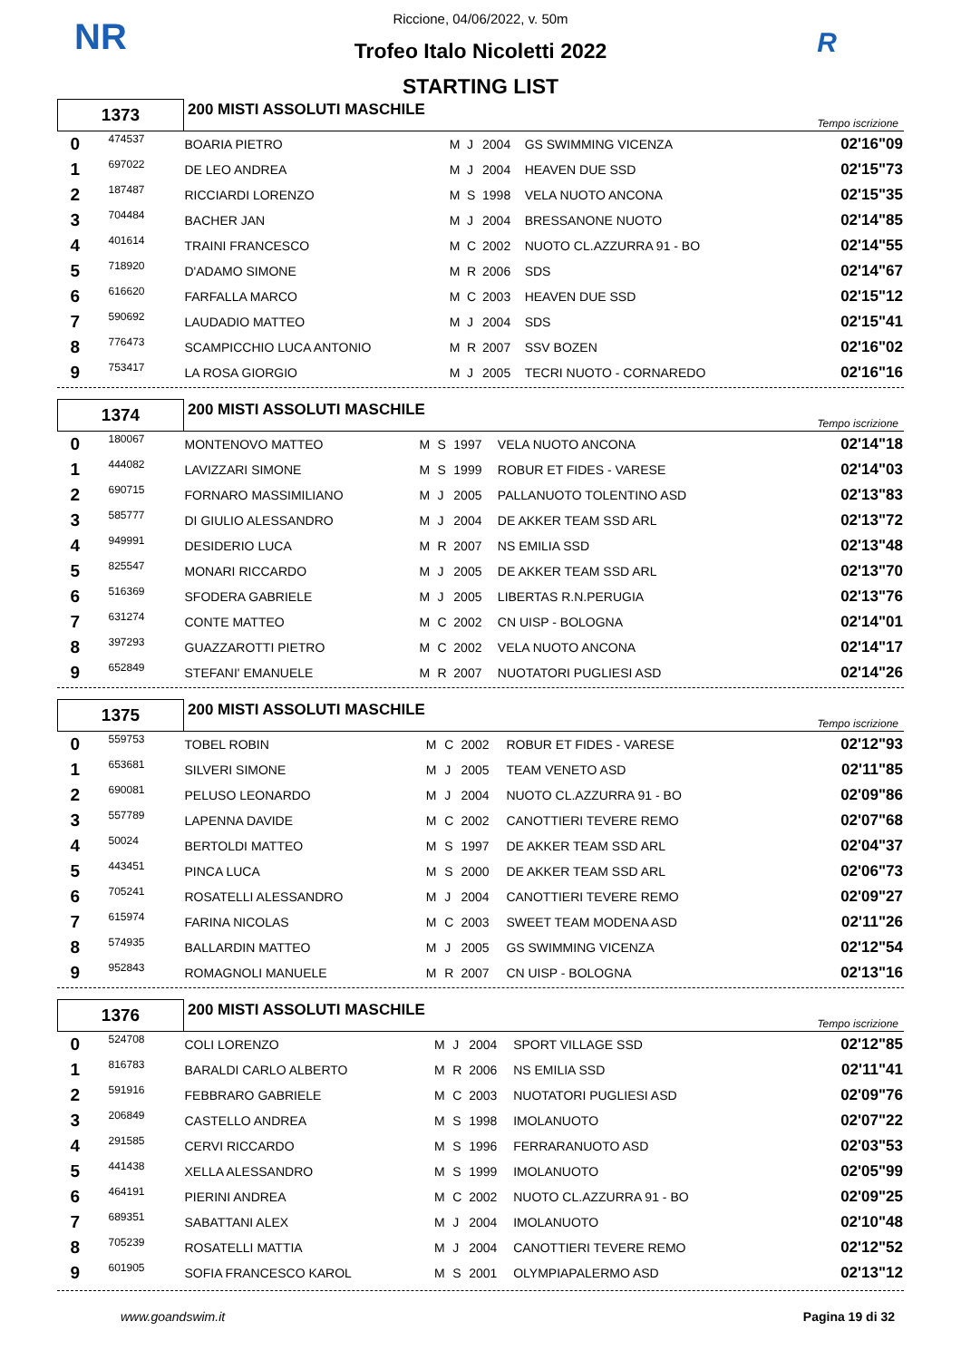NR R
Riccione, 04/06/2022, v. 50m
Trofeo Italo Nicoletti 2022
STARTING LIST
| 1373 | | 200 MISTI ASSOLUTI MASCHILE | | | | | Tempo iscrizione |
| 0 | 474537 | BOARIA PIETRO | M | J | 2004 | GS SWIMMING VICENZA | 02'16"09 |
| 1 | 697022 | DE LEO ANDREA | M | J | 2004 | HEAVEN DUE SSD | 02'15"73 |
| 2 | 187487 | RICCIARDI LORENZO | M | S | 1998 | VELA NUOTO ANCONA | 02'15"35 |
| 3 | 704484 | BACHER JAN | M | J | 2004 | BRESSANONE NUOTO | 02'14"85 |
| 4 | 401614 | TRAINI FRANCESCO | M | C | 2002 | NUOTO CL.AZZURRA 91 - BO | 02'14"55 |
| 5 | 718920 | D'ADAMO SIMONE | M | R | 2006 | SDS | 02'14"67 |
| 6 | 616620 | FARFALLA MARCO | M | C | 2003 | HEAVEN DUE SSD | 02'15"12 |
| 7 | 590692 | LAUDADIO MATTEO | M | J | 2004 | SDS | 02'15"41 |
| 8 | 776473 | SCAMPICCHIO LUCA ANTONIO | M | R | 2007 | SSV BOZEN | 02'16"02 |
| 9 | 753417 | LA ROSA GIORGIO | M | J | 2005 | TECRI NUOTO - CORNAREDO | 02'16"16 |
| 1374 | | 200 MISTI ASSOLUTI MASCHILE | | | | | Tempo iscrizione |
| 0 | 180067 | MONTENOVO MATTEO | M | S | 1997 | VELA NUOTO ANCONA | 02'14"18 |
| 1 | 444082 | LAVIZZARI SIMONE | M | S | 1999 | ROBUR ET FIDES - VARESE | 02'14"03 |
| 2 | 690715 | FORNARO MASSIMILIANO | M | J | 2005 | PALLANUOTO TOLENTINO ASD | 02'13"83 |
| 3 | 585777 | DI GIULIO ALESSANDRO | M | J | 2004 | DE AKKER TEAM SSD ARL | 02'13"72 |
| 4 | 949991 | DESIDERIO LUCA | M | R | 2007 | NS EMILIA SSD | 02'13"48 |
| 5 | 825547 | MONARI RICCARDO | M | J | 2005 | DE AKKER TEAM SSD ARL | 02'13"70 |
| 6 | 516369 | SFODERA GABRIELE | M | J | 2005 | LIBERTAS R.N.PERUGIA | 02'13"76 |
| 7 | 631274 | CONTE MATTEO | M | C | 2002 | CN UISP - BOLOGNA | 02'14"01 |
| 8 | 397293 | GUAZZAROTTI PIETRO | M | C | 2002 | VELA NUOTO ANCONA | 02'14"17 |
| 9 | 652849 | STEFANI' EMANUELE | M | R | 2007 | NUOTATORI PUGLIESI ASD | 02'14"26 |
| 1375 | | 200 MISTI ASSOLUTI MASCHILE | | | | | Tempo iscrizione |
| 0 | 559753 | TOBEL ROBIN | M | C | 2002 | ROBUR ET FIDES - VARESE | 02'12"93 |
| 1 | 653681 | SILVERI SIMONE | M | J | 2005 | TEAM VENETO ASD | 02'11"85 |
| 2 | 690081 | PELUSO LEONARDO | M | J | 2004 | NUOTO CL.AZZURRA 91 - BO | 02'09"86 |
| 3 | 557789 | LAPENNA DAVIDE | M | C | 2002 | CANOTTIERI TEVERE REMO | 02'07"68 |
| 4 | 50024 | BERTOLDI MATTEO | M | S | 1997 | DE AKKER TEAM SSD ARL | 02'04"37 |
| 5 | 443451 | PINCA LUCA | M | S | 2000 | DE AKKER TEAM SSD ARL | 02'06"73 |
| 6 | 705241 | ROSATELLI ALESSANDRO | M | J | 2004 | CANOTTIERI TEVERE REMO | 02'09"27 |
| 7 | 615974 | FARINA NICOLAS | M | C | 2003 | SWEET TEAM MODENA ASD | 02'11"26 |
| 8 | 574935 | BALLARDIN MATTEO | M | J | 2005 | GS SWIMMING VICENZA | 02'12"54 |
| 9 | 952843 | ROMAGNOLI MANUELE | M | R | 2007 | CN UISP - BOLOGNA | 02'13"16 |
| 1376 | | 200 MISTI ASSOLUTI MASCHILE | | | | | Tempo iscrizione |
| 0 | 524708 | COLI LORENZO | M | J | 2004 | SPORT VILLAGE SSD | 02'12"85 |
| 1 | 816783 | BARALDI CARLO ALBERTO | M | R | 2006 | NS EMILIA SSD | 02'11"41 |
| 2 | 591916 | FEBBRARO GABRIELE | M | C | 2003 | NUOTATORI PUGLIESI ASD | 02'09"76 |
| 3 | 206849 | CASTELLO ANDREA | M | S | 1998 | IMOLANUOTO | 02'07"22 |
| 4 | 291585 | CERVI RICCARDO | M | S | 1996 | FERRARANUOTO ASD | 02'03"53 |
| 5 | 441438 | XELLA ALESSANDRO | M | S | 1999 | IMOLANUOTO | 02'05"99 |
| 6 | 464191 | PIERINI ANDREA | M | C | 2002 | NUOTO CL.AZZURRA 91 - BO | 02'09"25 |
| 7 | 689351 | SABATTANI ALEX | M | J | 2004 | IMOLANUOTO | 02'10"48 |
| 8 | 705239 | ROSATELLI MATTIA | M | J | 2004 | CANOTTIERI TEVERE REMO | 02'12"52 |
| 9 | 601905 | SOFIA FRANCESCO KAROL | M | S | 2001 | OLYMPIAPALERMO ASD | 02'13"12 |
www.goandswim.it Pagina 19 di 32